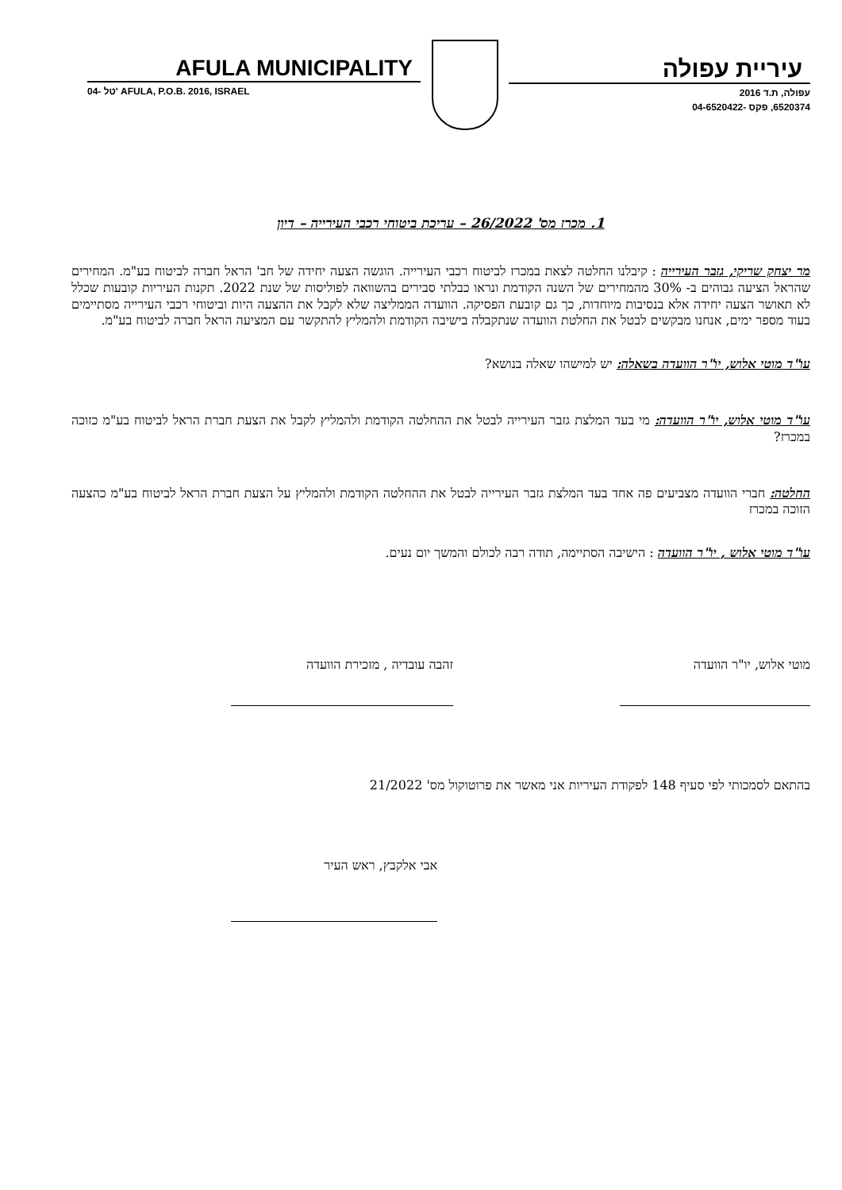AFULA MUNICIPALITY
04- טל' AFULA, P.O.B. 2016, ISRAEL
עיריית עפולה
עפולה, ת.ד 2016
6520374, פקס -04-6520422
1. מכרז מס' 26/2022 – עריכת ביטוחי רכבי העירייה – דיון
מר יצחק שריקי, גזבר העירייה : קיבלנו החלטה לצאת במכרז לביטוח רכבי העירייה. הוגשה הצעה יחידה של חב' הראל חברה לביטוח בע"מ. המחירים שהראל הציעה גבוהים ב- 30% מהמחירים של השנה הקודמת ונראו כבלתי סבירים בהשוואה לפוליסות של שנת 2022. תקנות העיריות קובעות שכלל לא תאושר הצעה יחידה אלא בנסיבות מיוחדות, כך גם קובעת הפסיקה. הוועדה הממליצה שלא לקבל את ההצעה היות וביטוחי רכבי העירייה מסתיימים בעוד מספר ימים, אנחנו מבקשים לבטל את החלטת הוועדה שנתקבלה בישיבה הקודמת ולהמליץ להתקשר עם המציעה הראל חברה לביטוח בע"מ.
עו"ד מוטי אלוש, יו"ר הוועדה בשאלה: יש למישהו שאלה בנושא?
עו"ד מוטי אלוש, יו"ר הוועדה: מי בעד המלצת גזבר העירייה לבטל את ההחלטה הקודמת ולהמליץ לקבל את הצעת חברת הראל לביטוח בע"מ כזוכה במכרז?
החלטה: חברי הוועדה מצביעים פה אחד בעד המלצת גזבר העירייה לבטל את ההחלטה הקודמת ולהמליץ על הצעת חברת הראל לביטוח בע"מ כהצעה הזוכה במכרז
עו"ד מוטי אלוש , יו"ר הוועדה : הישיבה הסתיימה, תודה רבה לכולם והמשך יום נעים.
מוטי אלוש, יו"ר הוועדה זהבה עובדיה , מזכירת הוועדה
בהתאם לסמכותי לפי סעיף 148 לפקודת העיריות אני מאשר את פרוטוקול מס' 21/2022
אבי אלקבץ, ראש העיר